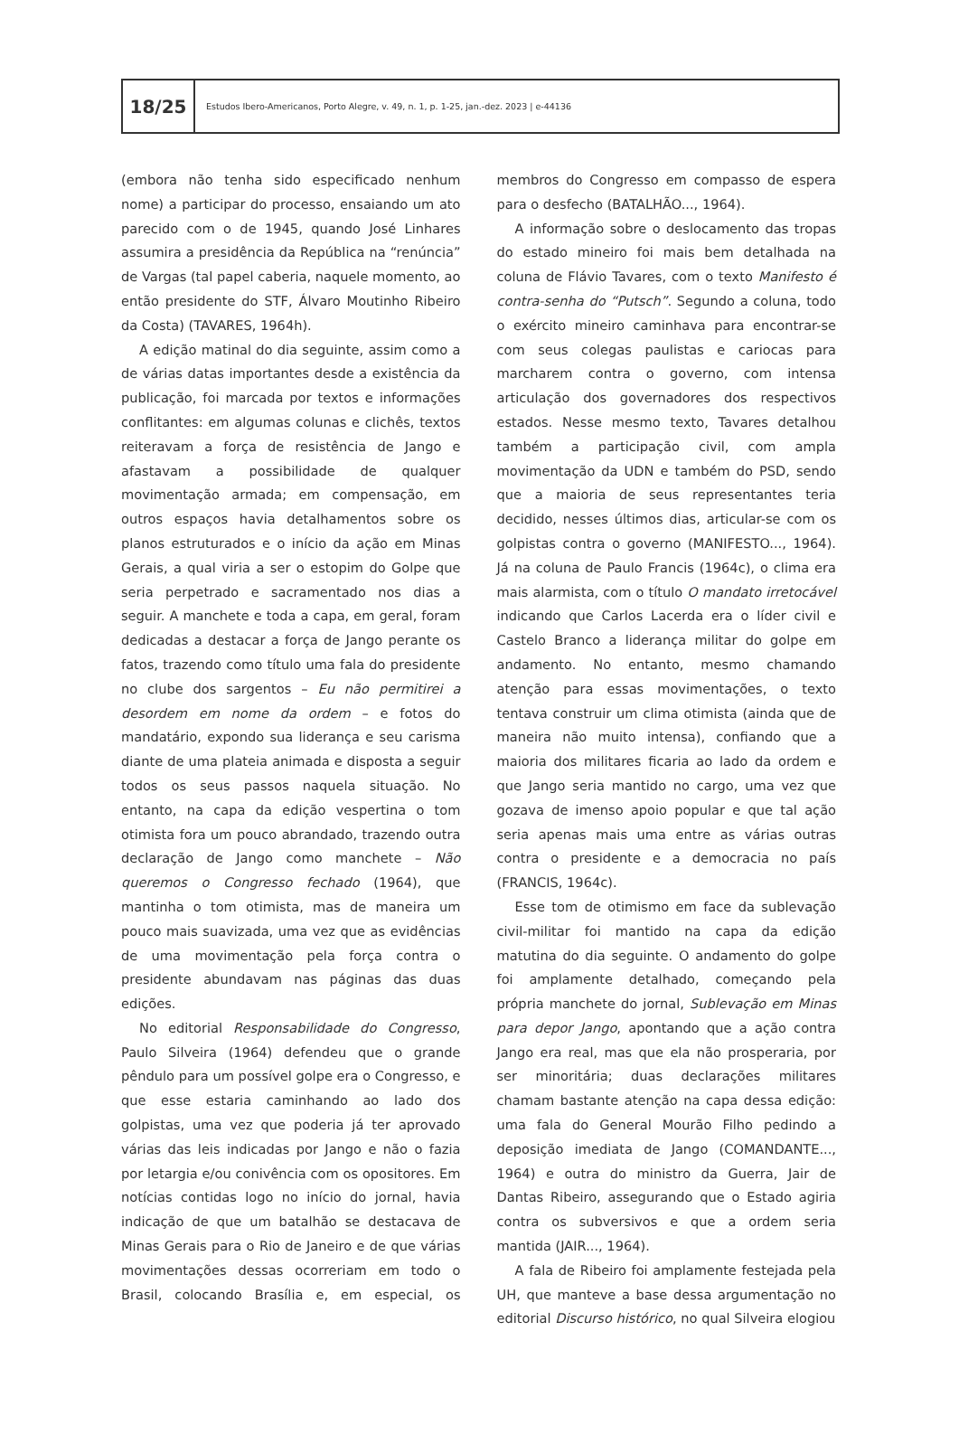18/25
Estudos Ibero-Americanos, Porto Alegre, v. 49, n. 1, p. 1-25, jan.-dez. 2023 | e-44136
(embora não tenha sido especificado nenhum nome) a participar do processo, ensaiando um ato parecido com o de 1945, quando José Linhares assumira a presidência da República na “renúncia” de Vargas (tal papel caberia, naquele momento, ao então presidente do STF, Álvaro Moutinho Ribeiro da Costa) (TAVARES, 1964h).
A edição matinal do dia seguinte, assim como a de várias datas importantes desde a existência da publicação, foi marcada por textos e informações conflitantes: em algumas colunas e clichês, textos reiteravam a força de resistência de Jango e afastavam a possibilidade de qualquer movimentação armada; em compensação, em outros espaços havia detalhamentos sobre os planos estruturados e o início da ação em Minas Gerais, a qual viria a ser o estopim do Golpe que seria perpetrado e sacramentado nos dias a seguir. A manchete e toda a capa, em geral, foram dedicadas a destacar a força de Jango perante os fatos, trazendo como título uma fala do presidente no clube dos sargentos – Eu não permitirei a desordem em nome da ordem – e fotos do mandatário, expondo sua liderança e seu carisma diante de uma plateia animada e disposta a seguir todos os seus passos naquela situação. No entanto, na capa da edição vespertina o tom otimista fora um pouco abrandado, trazendo outra declaração de Jango como manchete – Não queremos o Congresso fechado (1964), que mantinha o tom otimista, mas de maneira um pouco mais suavizada, uma vez que as evidências de uma movimentação pela força contra o presidente abundavam nas páginas das duas edições.
No editorial Responsabilidade do Congresso, Paulo Silveira (1964) defendeu que o grande pêndulo para um possível golpe era o Congresso, e que esse estaria caminhando ao lado dos golpistas, uma vez que poderia já ter aprovado várias das leis indicadas por Jango e não o fazia por letargia e/ou conivência com os opositores. Em notícias contidas logo no início do jornal, havia indicação de que um batalhão se destacava de Minas Gerais para o Rio de Janeiro e de que várias movimentações dessas ocorreriam em todo o Brasil, colocando Brasília e, em especial, os membros do Congresso em compasso de espera para o desfecho (BATALHÃO..., 1964).
A informação sobre o deslocamento das tropas do estado mineiro foi mais bem detalhada na coluna de Flávio Tavares, com o texto Manifesto é contra-senha do “Putsch”. Segundo a coluna, todo o exército mineiro caminhava para encontrar-se com seus colegas paulistas e cariocas para marcharem contra o governo, com intensa articulação dos governadores dos respectivos estados. Nesse mesmo texto, Tavares detalhou também a participação civil, com ampla movimentação da UDN e também do PSD, sendo que a maioria de seus representantes teria decidido, nesses últimos dias, articular-se com os golpistas contra o governo (MANIFESTO..., 1964). Já na coluna de Paulo Francis (1964c), o clima era mais alarmista, com o título O mandato irretocável indicando que Carlos Lacerda era o líder civil e Castelo Branco a liderança militar do golpe em andamento. No entanto, mesmo chamando atenção para essas movimentações, o texto tentava construir um clima otimista (ainda que de maneira não muito intensa), confiando que a maioria dos militares ficaria ao lado da ordem e que Jango seria mantido no cargo, uma vez que gozava de imenso apoio popular e que tal ação seria apenas mais uma entre as várias outras contra o presidente e a democracia no país (FRANCIS, 1964c).
Esse tom de otimismo em face da sublevação civil-militar foi mantido na capa da edição matutina do dia seguinte. O andamento do golpe foi amplamente detalhado, começando pela própria manchete do jornal, Sublevação em Minas para depor Jango, apontando que a ação contra Jango era real, mas que ela não prosperaria, por ser minoritária; duas declarações militares chamam bastante atenção na capa dessa edição: uma fala do General Mourão Filho pedindo a deposição imediata de Jango (COMANDANTE..., 1964) e outra do ministro da Guerra, Jair de Dantas Ribeiro, assegurando que o Estado agiria contra os subversivos e que a ordem seria mantida (JAIR..., 1964).
A fala de Ribeiro foi amplamente festejada pela UH, que manteve a base dessa argumentação no editorial Discurso histórico, no qual Silveira elogiou